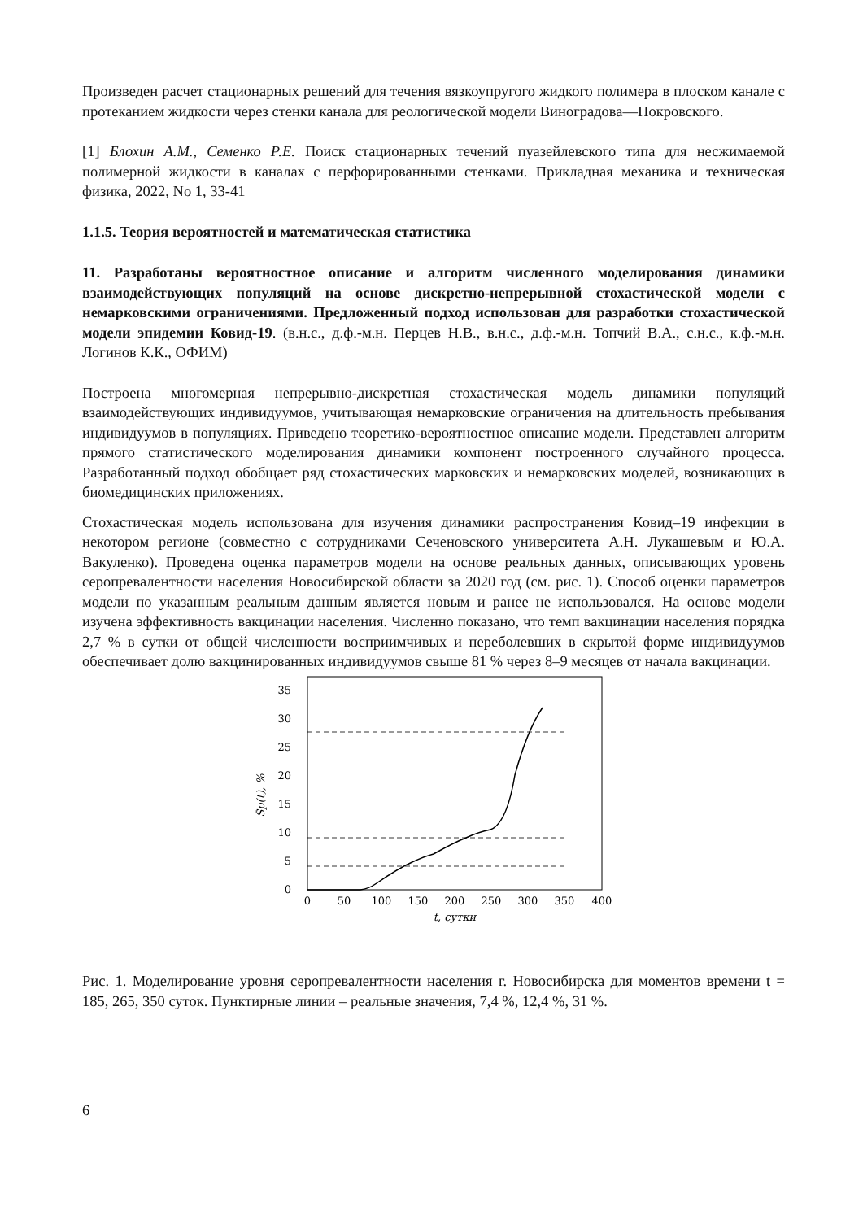Произведен расчет стационарных решений для течения вязкоупругого жидкого полимера в плоском канале с протеканием жидкости через стенки канала для реологической модели Виноградова—Покровского.
[1] Блохин А.М., Семенко Р.Е. Поиск стационарных течений пуазейлевского типа для несжимаемой полимерной жидкости в каналах с перфорированными стенками. Прикладная механика и техническая физика, 2022, No 1, 33-41
1.1.5. Теория вероятностей и математическая статистика
11. Разработаны вероятностное описание и алгоритм численного моделирования динамики взаимодействующих популяций на основе дискретно-непрерывной стохастической модели с немарковскими ограничениями. Предложенный подход использован для разработки стохастической модели эпидемии Ковид-19. (в.н.с., д.ф.-м.н. Перцев Н.В., в.н.с., д.ф.-м.н. Топчий В.А., с.н.с., к.ф.-м.н. Логинов К.К., ОФИМ)
Построена многомерная непрерывно-дискретная стохастическая модель динамики популяций взаимодействующих индивидуумов, учитывающая немарковские ограничения на длительность пребывания индивидуумов в популяциях. Приведено теоретико-вероятностное описание модели. Представлен алгоритм прямого статистического моделирования динамики компонент построенного случайного процесса. Разработанный подход обобщает ряд стохастических марковских и немарковских моделей, возникающих в биомедицинских приложениях.
Стохастическая модель использована для изучения динамики распространения Ковид–19 инфекции в некотором регионе (совместно с сотрудниками Сеченовского университета А.Н. Лукашевым и Ю.А. Вакуленко). Проведена оценка параметров модели на основе реальных данных, описывающих уровень серопревалентности населения Новосибирской области за 2020 год (см. рис. 1). Способ оценки параметров модели по указанным реальным данным является новым и ранее не использовался. На основе модели изучена эффективность вакцинации населения. Численно показано, что темп вакцинации населения порядка 2,7 % в сутки от общей численности восприимчивых и переболевших в скрытой форме индивидуумов обеспечивает долю вакцинированных индивидуумов свыше 81 % через 8–9 месяцев от начала вакцинации.
0
5
10
15
20
25
30
35
0
50
100
150
200
250
300
350
400
t, сутки
S̄p(t), %
Рис. 1. Моделирование уровня серопревалентности населения г. Новосибирска для моментов времени t = 185, 265, 350 суток. Пунктирные линии – реальные значения, 7,4 %, 12,4 %, 31 %.
6